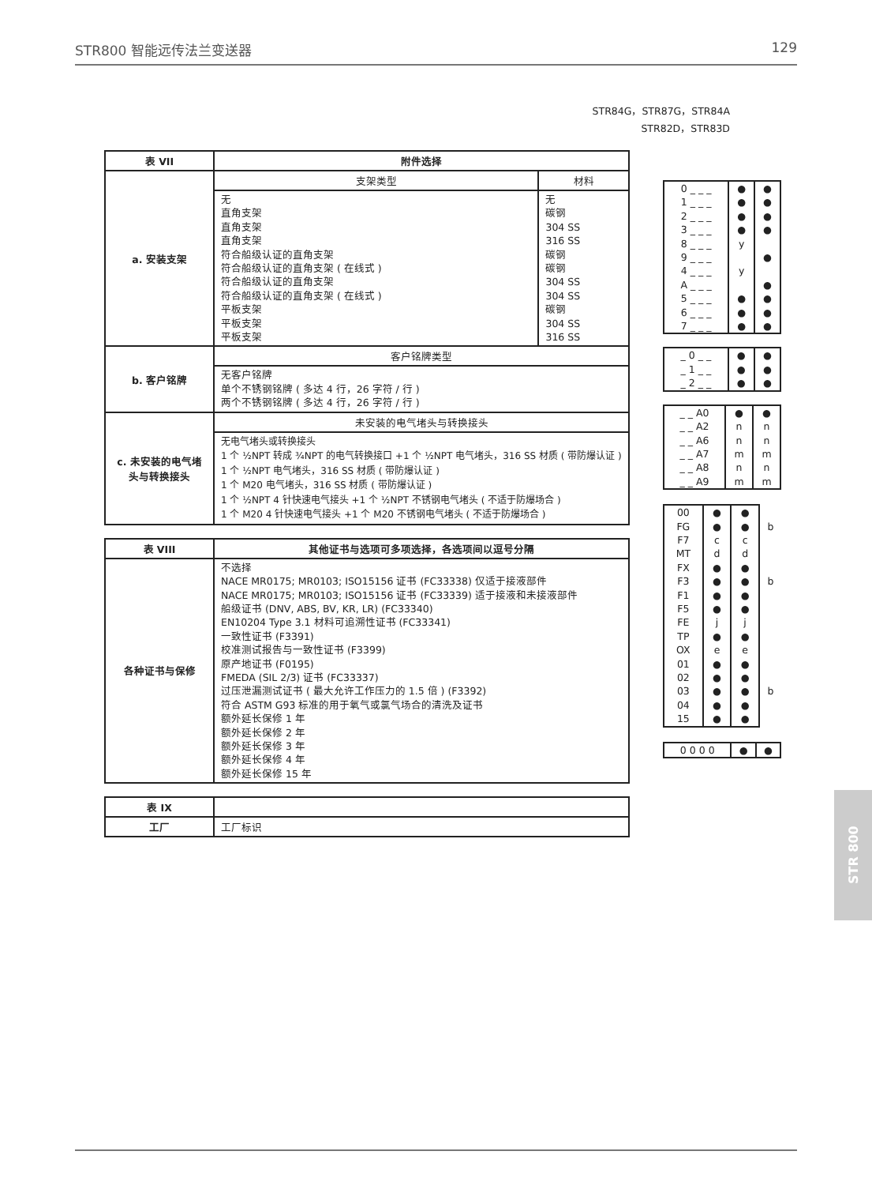STR800 智能远传法兰变送器 129
STR84G，STR87G，STR84A
STR82D，STR83D
| 表 VII | 附件选择 | |
| --- | --- | --- |
| a. 安装支架 | 支架类型 | 材料 |
| | 无 直角支架 直角支架 直角支架 符合船级认证的直角支架 符合船级认证的直角支架 ( 在线式 ) 符合船级认证的直角支架 符合船级认证的直角支架 ( 在线式 ) 平板支架 平板支架 平板支架 | 无 碳钢 304 SS 316 SS 碳钢 碳钢 304 SS 304 SS 碳钢 304 SS 316 SS |
| b. 客户铭牌 | 客户铭牌类型 | |
| | 无客户铭牌 单个不锈钢铭牌 ( 多达 4 行，26 字符 / 行 ) 两个不锈钢铭牌 ( 多达 4 行，26 字符 / 行 ) | |
| c. 未安装的电气堵头与转换接头 | 未安装的电气堵头与转换接头 | |
| | 无电气堵头或转换接头 1 个 ½NPT 转成 ¾NPT 的电气转换接口 +1 个 ½NPT 电气堵头，316 SS 材质 ( 带防爆认证 ) 1 个 ½NPT 电气堵头，316 SS 材质 ( 带防爆认证 ) 1 个 M20 电气堵头，316 SS 材质 ( 带防爆认证 ) 1 个 ½NPT 4 针快速电气接头 +1 个 ½NPT 不锈钢电气堵头 ( 不适于防爆场合 ) 1 个 M20 4 针快速电气接头 +1 个 M20 不锈钢电气堵头 ( 不适于防爆场合 ) | |
| 表 VIII | 其他证书与选项可多项选择，各选项间以逗号分隔 |
| --- | --- |
| 各种证书与保修 | 不选择 NACE MR0175; MR0103; ISO15156 证书 (FC33338) 仅适于接液部件 NACE MR0175; MR0103; ISO15156 证书 (FC33339) 适于接液和未接液部件 船级证书 (DNV, ABS, BV, KR, LR) (FC33340) EN10204 Type 3.1 材料可追溯性证书 (FC33341) 一致性证书 (F3391) 校准测试报告与一致性证书 (F3399) 原产地证书 (F0195) FMEDA (SIL 2/3) 证书 (FC33337) 过压泄漏测试证书 ( 最大允许工作压力的 1.5 倍 ) (F3392) 符合 ASTM G93 标准的用于氧气或氯气场合的清洗及证书 额外延长保修 1 年 额外延长保修 2 年 额外延长保修 3 年 额外延长保修 4 年 额外延长保修 15 年 |
| 表 IX | |
| --- | --- |
| 工厂 | 工厂标识 |
| 0 _ _ _ 1 _ _ _ 2 _ _ _ 3 _ _ _ 8 _ _ _ 9 _ _ _ 4 _ _ _ A _ _ _ 5 _ _ _ 6 _ _ _ 7 _ _ _ | ● ● ● ● y y ● ● ● | ● ● ● ● ● ● ● ● ● |
| _ 0 _ _ _ 1 _ _ _ 2 _ _ | ● ● ● | ● ● ● |
| _ _ A0 _ _ A2 _ _ A6 _ _ A7 _ _ A8 _ _ A9 | ● n n m n m | ● n n m n m |
| 00 FG F7 MT FX F3 F1 F5 FE TP OX 01 02 03 04 15 | ● ● c d ● ● ● ● j ● e ● ● ● ● ● | ● ● c d ● ● ● ● j ● e ● ● ● ● ● | b b b |
| 0 0 0 0 | ● | ● |
STR 800